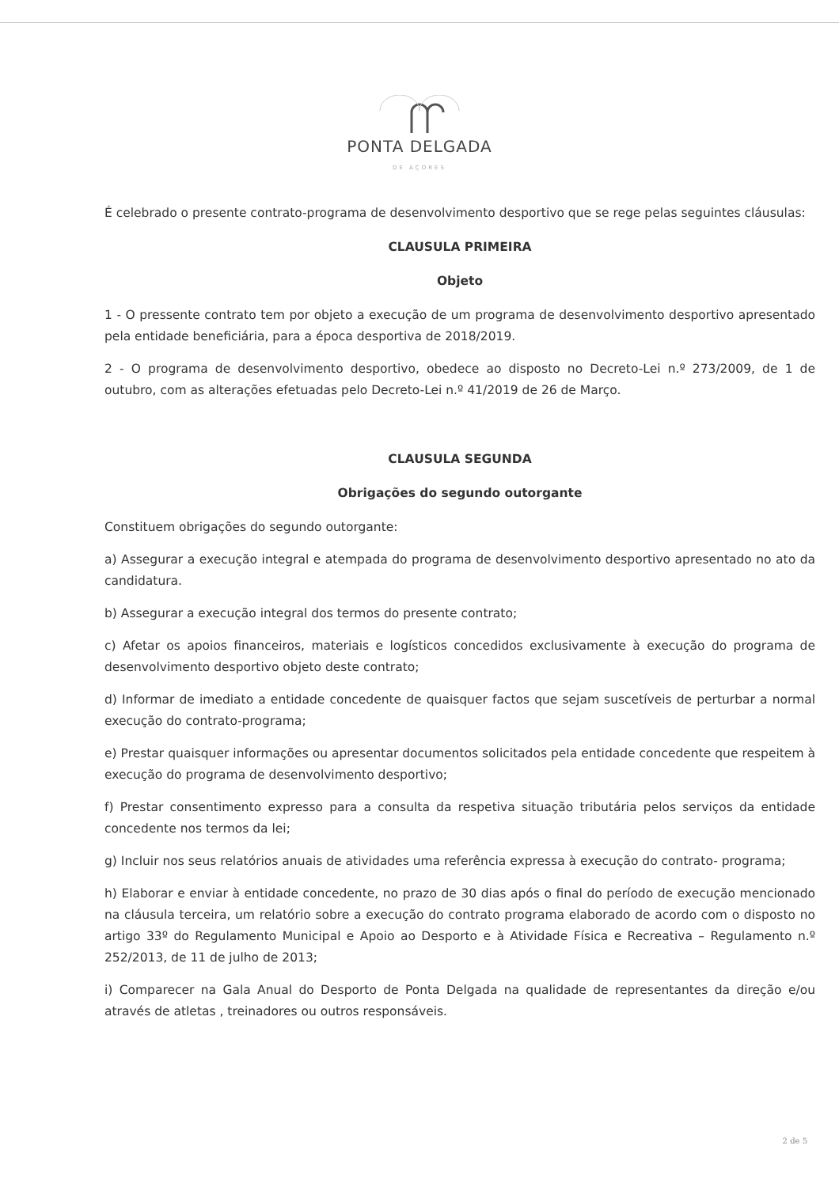PONTA DELGADA
DE AÇORES
É celebrado o presente contrato-programa de desenvolvimento desportivo que se rege pelas seguintes cláusulas:
CLAUSULA PRIMEIRA
Objeto
1 - O pressente contrato tem por objeto a execução de um programa de desenvolvimento desportivo apresentado pela entidade beneficiária, para a época desportiva de 2018/2019.
2 - O programa de desenvolvimento desportivo, obedece ao disposto no Decreto-Lei n.º 273/2009, de 1 de outubro, com as alterações efetuadas pelo Decreto-Lei n.º 41/2019 de 26 de Março.
CLAUSULA SEGUNDA
Obrigações do segundo outorgante
Constituem obrigações do segundo outorgante:
a) Assegurar a execução integral e atempada do programa de desenvolvimento desportivo apresentado no ato da candidatura.
b) Assegurar a execução integral dos termos do presente contrato;
c) Afetar os apoios financeiros, materiais e logísticos concedidos exclusivamente à execução do programa de desenvolvimento desportivo objeto deste contrato;
d) Informar de imediato a entidade concedente de quaisquer factos que sejam suscetíveis de perturbar a normal execução do contrato-programa;
e) Prestar quaisquer informações ou apresentar documentos solicitados pela entidade concedente que respeitem à execução do programa de desenvolvimento desportivo;
f) Prestar consentimento expresso para a consulta da respetiva situação tributária pelos serviços da entidade concedente nos termos da lei;
g) Incluir nos seus relatórios anuais de atividades uma referência expressa à execução do contrato- programa;
h) Elaborar e enviar à entidade concedente, no prazo de 30 dias após o final do período de execução mencionado na cláusula terceira, um relatório sobre a execução do contrato programa elaborado de acordo com o disposto no artigo 33º do Regulamento Municipal e Apoio ao Desporto e à Atividade Física e Recreativa – Regulamento n.º 252/2013, de 11 de julho de 2013;
i) Comparecer na Gala Anual do Desporto de Ponta Delgada na qualidade de representantes da direção e/ou através de atletas , treinadores ou outros responsáveis.
2 de 5